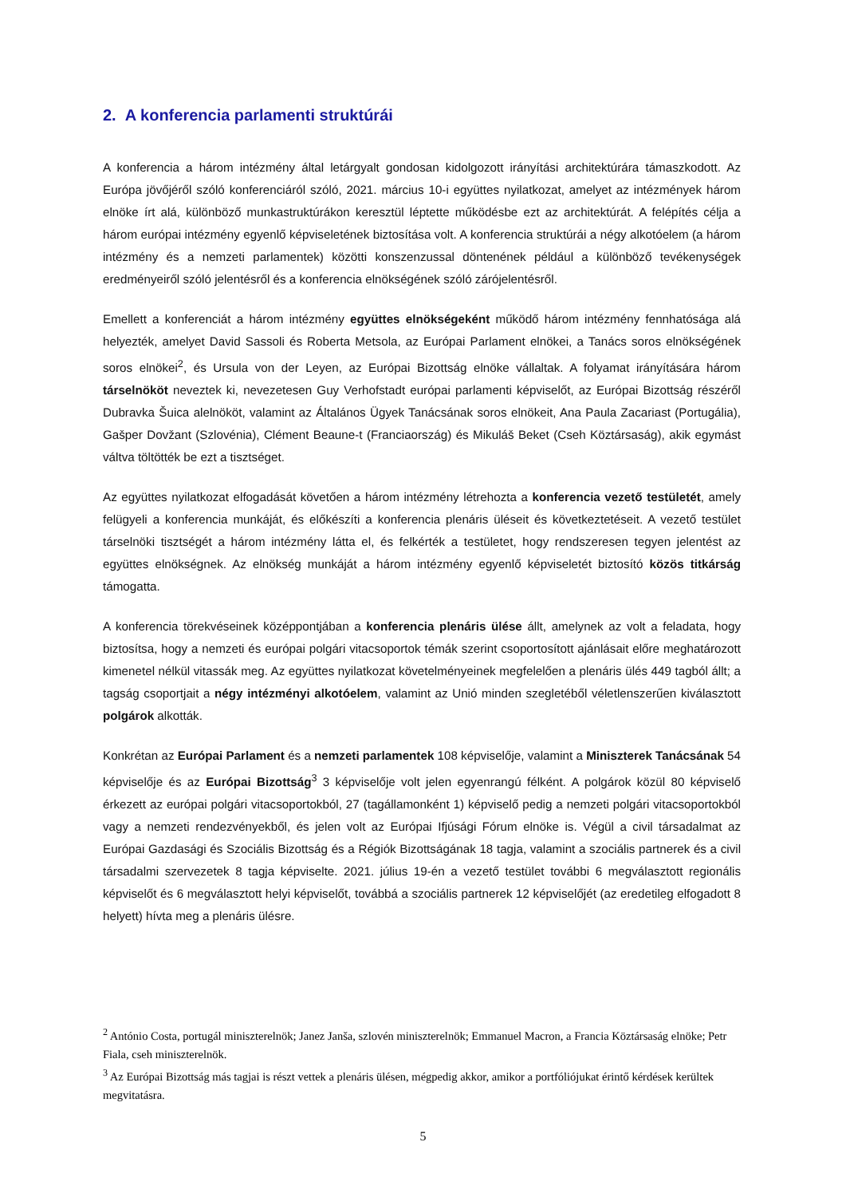2. A konferencia parlamenti struktúrái
A konferencia a három intézmény által letárgyalt gondosan kidolgozott irányítási architektúrára támaszkodott. Az Európa jövőjéről szóló konferenciáról szóló, 2021. március 10-i együttes nyilatkozat, amelyet az intézmények három elnöke írt alá, különböző munkastruktúrákon keresztül léptette működésbe ezt az architektúrát. A felépítés célja a három európai intézmény egyenlő képviseletének biztosítása volt. A konferencia struktúrái a négy alkotóelem (a három intézmény és a nemzeti parlamentek) közötti konszenzussal döntenének például a különböző tevékenységek eredményeiről szóló jelentésről és a konferencia elnökségének szóló zárójelentésről.
Emellett a konferenciát a három intézmény együttes elnökségeként működő három intézmény fennhatósága alá helyezték, amelyet David Sassoli és Roberta Metsola, az Európai Parlament elnökei, a Tanács soros elnökségének soros elnökei<sup>2</sup>, és Ursula von der Leyen, az Európai Bizottság elnöke vállaltak. A folyamat irányítására három társelnököt neveztek ki, nevezetesen Guy Verhofstadt európai parlamenti képviselőt, az Európai Bizottság részéről Dubravka Šuica alelnököt, valamint az Általános Ügyek Tanácsának soros elnökeit, Ana Paula Zacariast (Portugália), Gašper Dovžant (Szlovénia), Clément Beaune-t (Franciaország) és Mikuláš Beket (Cseh Köztársaság), akik egymást váltva töltötték be ezt a tisztséget.
Az együttes nyilatkozat elfogadását követően a három intézmény létrehozta a konferencia vezető testületét, amely felügyeli a konferencia munkáját, és előkészíti a konferencia plenáris üléseit és következtetéseit. A vezető testület társelnöki tisztségét a három intézmény látta el, és felkérték a testületet, hogy rendszeresen tegyen jelentést az együttes elnökségnek. Az elnökség munkáját a három intézmény egyenlő képviseletét biztosító közös titkárság támogatta.
A konferencia törekvéseinek középpontjában a konferencia plenáris ülése állt, amelynek az volt a feladata, hogy biztosítsa, hogy a nemzeti és európai polgári vitacsoportok témák szerint csoportosított ajánlásait előre meghatározott kimenetel nélkül vitassák meg. Az együttes nyilatkozat követelményeinek megfelelően a plenáris ülés 449 tagból állt; a tagság csoportjait a négy intézményi alkotóelem, valamint az Unió minden szegletéből véletlenszerűen kiválasztott polgárok alkották.
Konkrétan az Európai Parlament és a nemzeti parlamentek 108 képviselője, valamint a Miniszterek Tanácsának 54 képviselője és az Európai Bizottság<sup>3</sup> 3 képviselője volt jelen egyenrangú félként. A polgárok közül 80 képviselő érkezett az európai polgári vitacsoportokból, 27 (tagállamonként 1) képviselő pedig a nemzeti polgári vitacsoportokból vagy a nemzeti rendezvényekből, és jelen volt az Európai Ifjúsági Fórum elnöke is. Végül a civil társadalmat az Európai Gazdasági és Szociális Bizottság és a Régiók Bizottságának 18 tagja, valamint a szociális partnerek és a civil társadalmi szervezetek 8 tagja képviselte. 2021. július 19-én a vezető testület további 6 megválasztott regionális képviselőt és 6 megválasztott helyi képviselőt, továbbá a szociális partnerek 12 képviselőjét (az eredetileg elfogadott 8 helyett) hívta meg a plenáris ülésre.
<sup>2</sup> António Costa, portugál miniszterelnök; Janez Janša, szlovén miniszterelnök; Emmanuel Macron, a Francia Köztársaság elnöke; Petr Fiala, cseh miniszterelnök.
<sup>3</sup> Az Európai Bizottság más tagjai is részt vettek a plenáris ülésen, mégpedig akkor, amikor a portfóliójukat érintő kérdések kerültek megvitatásra.
5